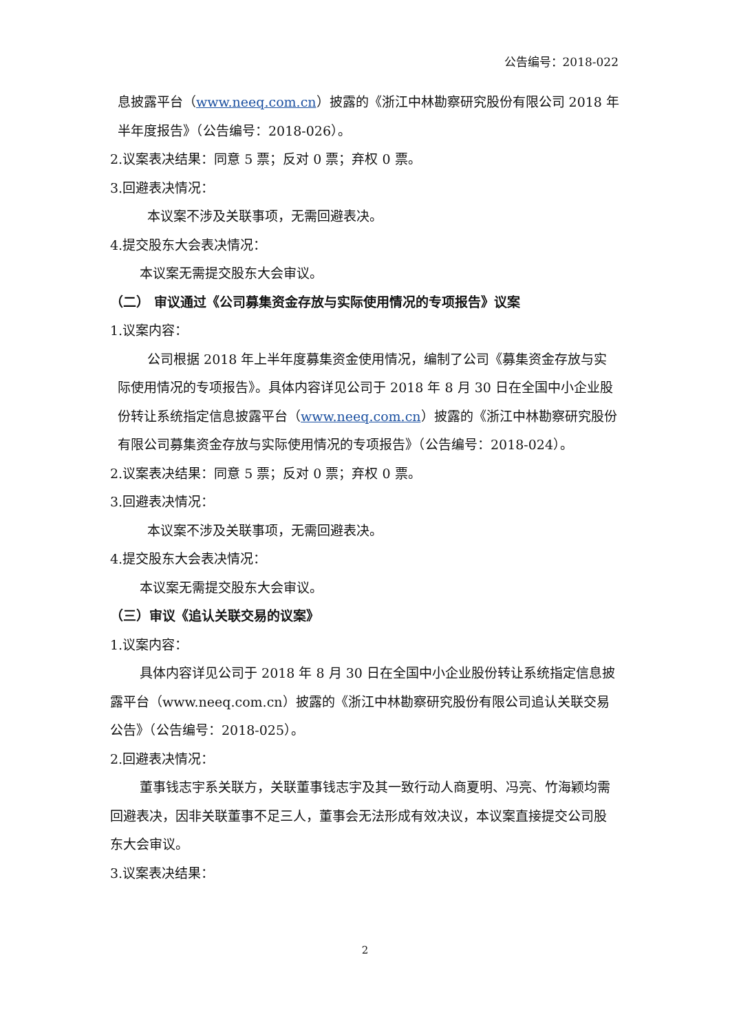公告编号：2018-022
息披露平台（www.neeq.com.cn）披露的《浙江中林勘察研究股份有限公司 2018 年半年度报告》（公告编号：2018-026）。
2.议案表决结果：同意 5 票；反对 0 票；弃权 0 票。
3.回避表决情况：
本议案不涉及关联事项，无需回避表决。
4.提交股东大会表决情况：
本议案无需提交股东大会审议。
（二） 审议通过《公司募集资金存放与实际使用情况的专项报告》议案
1.议案内容：
公司根据 2018 年上半年度募集资金使用情况，编制了公司《募集资金存放与实际使用情况的专项报告》。具体内容详见公司于 2018 年 8 月 30 日在全国中小企业股份转让系统指定信息披露平台（www.neeq.com.cn）披露的《浙江中林勘察研究股份有限公司募集资金存放与实际使用情况的专项报告》（公告编号：2018-024）。
2.议案表决结果：同意 5 票；反对 0 票；弃权 0 票。
3.回避表决情况：
本议案不涉及关联事项，无需回避表决。
4.提交股东大会表决情况：
本议案无需提交股东大会审议。
（三）审议《追认关联交易的议案》
1.议案内容：
具体内容详见公司于 2018 年 8 月 30 日在全国中小企业股份转让系统指定信息披露平台（www.neeq.com.cn）披露的《浙江中林勘察研究股份有限公司追认关联交易公告》（公告编号：2018-025）。
2.回避表决情况：
董事钱志宇系关联方，关联董事钱志宇及其一致行动人商夏明、冯亮、竹海颖均需回避表决，因非关联董事不足三人，董事会无法形成有效决议，本议案直接提交公司股东大会审议。
3.议案表决结果：
2